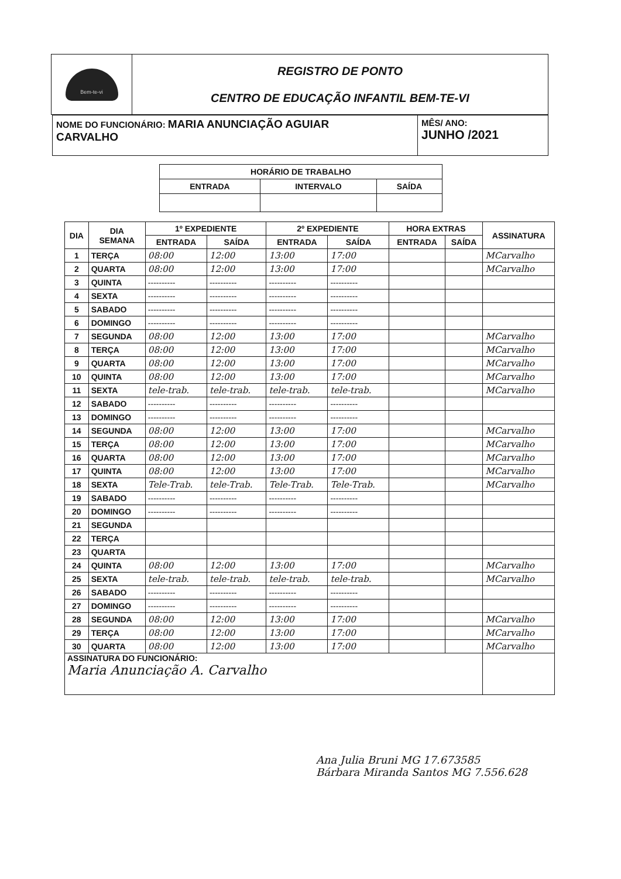| Bem-te-vi | REGISTRO DE PONTO CENTRO DE EDUCAÇÃO INFANTIL BEM-TE-VI |
| NOME DO FUNCIONÁRIO: MARIA ANUNCIAÇÃO AGUIAR CARVALHO | MÊS/ ANO: JUNHO /2021 |
| HORÁRIO DE TRABALHO | | |
| ENTRADA | INTERVALO | SAÍDA |
| DIA | DIA SEMANA | 1º EXPEDIENTE | | 2º EXPEDIENTE | | HORA EXTRAS | | ASSINATURA |
| --- | --- | --- | --- | --- | --- | --- | --- | --- |
| | | ENTRADA | SAÍDA | ENTRADA | SAÍDA | ENTRADA | SAÍDA | |
| 1 | TERÇA | 08:00 | 12:00 | 13:00 | 17:00 | | | MCarvalho |
| 2 | QUARTA | 08:00 | 12:00 | 13:00 | 17:00 | | | MCarvalho |
| 3 | QUINTA | ---------- | ---------- | ---------- | ---------- | | | |
| 4 | SEXTA | ---------- | ---------- | ---------- | ---------- | | | |
| 5 | SABADO | ---------- | ---------- | ---------- | ---------- | | | |
| 6 | DOMINGO | ---------- | ---------- | ---------- | ---------- | | | |
| 7 | SEGUNDA | 08:00 | 12:00 | 13:00 | 17:00 | | | MCarvalho |
| 8 | TERÇA | 08:00 | 12:00 | 13:00 | 17:00 | | | MCarvalho |
| 9 | QUARTA | 08:00 | 12:00 | 13:00 | 17:00 | | | MCarvalho |
| 10 | QUINTA | 08:00 | 12:00 | 13:00 | 17:00 | | | MCarvalho |
| 11 | SEXTA | tele-trab. | tele-trab. | tele-trab. | tele-trab. | | | MCarvalho |
| 12 | SABADO | ---------- | ---------- | ---------- | ---------- | | | |
| 13 | DOMINGO | ---------- | ---------- | ---------- | ---------- | | | |
| 14 | SEGUNDA | 08:00 | 12:00 | 13:00 | 17:00 | | | MCarvalho |
| 15 | TERÇA | 08:00 | 12:00 | 13:00 | 17:00 | | | MCarvalho |
| 16 | QUARTA | 08:00 | 12:00 | 13:00 | 17:00 | | | MCarvalho |
| 17 | QUINTA | 08:00 | 12:00 | 13:00 | 17:00 | | | MCarvalho |
| 18 | SEXTA | Tele-Trab. | tele-Trab. | Tele-Trab. | Tele-Trab. | | | MCarvalho |
| 19 | SABADO | ---------- | ---------- | ---------- | ---------- | | | |
| 20 | DOMINGO | ---------- | ---------- | ---------- | ---------- | | | |
| 21 | SEGUNDA | | | | | | | |
| 22 | TERÇA | | | | | | | |
| 23 | QUARTA | | | | | | | |
| 24 | QUINTA | 08:00 | 12:00 | 13:00 | 17:00 | | | MCarvalho |
| 25 | SEXTA | tele-trab. | tele-trab. | tele-trab. | tele-trab. | | | MCarvalho |
| 26 | SABADO | ---------- | ---------- | ---------- | ---------- | | | |
| 27 | DOMINGO | ---------- | ---------- | ---------- | ---------- | | | |
| 28 | SEGUNDA | 08:00 | 12:00 | 13:00 | 17:00 | | | MCarvalho |
| 29 | TERÇA | 08:00 | 12:00 | 13:00 | 17:00 | | | MCarvalho |
| 30 | QUARTA | 08:00 | 12:00 | 13:00 | 17:00 | | | MCarvalho |
| ASSINATURA DO FUNCIONÁRIO: Maria Anunciação A. Carvalho | | | | | | | | |
Ana Julia Bruni MG 17.673585
Bárbara Miranda Santos MG 7.556.628